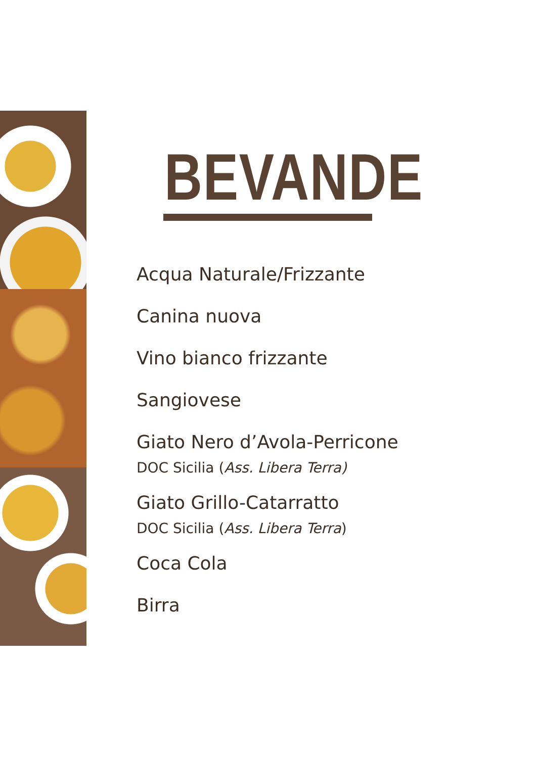BEVANDE
Acqua Naturale/Frizzante
Canina nuova
Vino bianco frizzante
Sangiovese
Giato Nero d’Avola-Perricone
DOC Sicilia (Ass. Libera Terra)
Giato Grillo-Catarratto
DOC Sicilia (Ass. Libera Terra)
Coca Cola
Birra